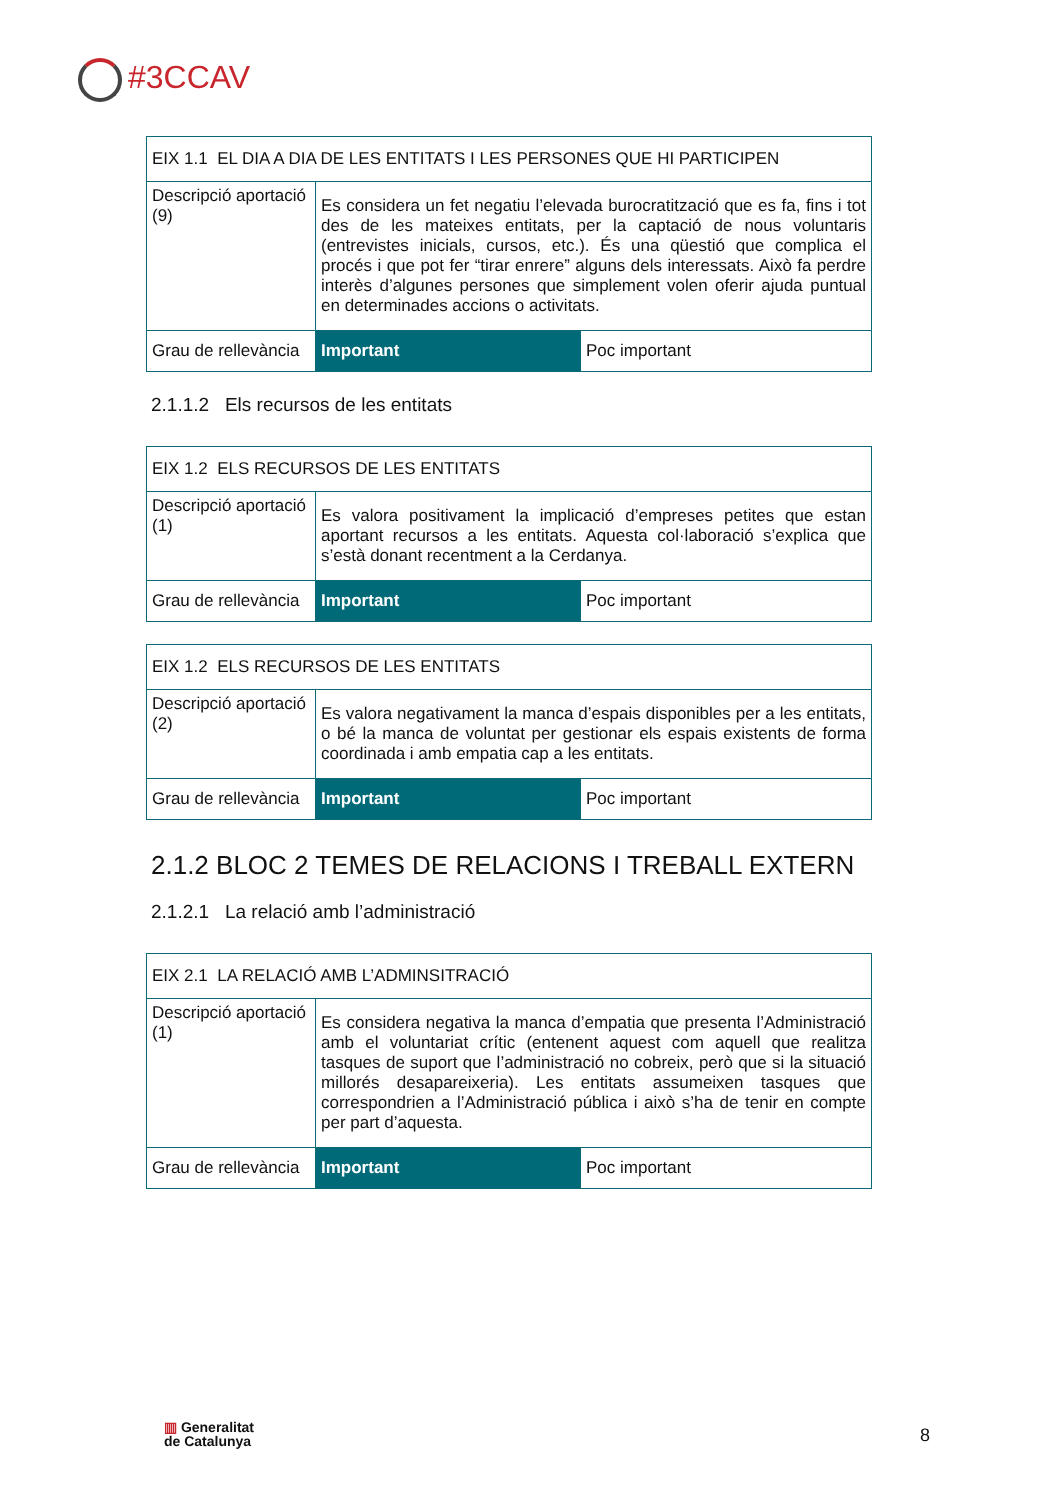#3CCAV
| EIX 1.1 EL DIA A DIA DE LES ENTITATS I LES PERSONES QUE HI PARTICIPEN | | |
| Descripció aportació (9) | Es considera un fet negatiu l’elevada burocratització que es fa, fins i tot des de les mateixes entitats, per la captació de nous voluntaris (entrevistes inicials, cursos, etc.). És una qüestió que complica el procés i que pot fer “tirar enrere” alguns dels interessats. Això fa perdre interès d’algunes persones que simplement volen oferir ajuda puntual en determinades accions o activitats. | |
| Grau de rellevància | Important | Poc important |
2.1.1.2 Els recursos de les entitats
| EIX 1.2 ELS RECURSOS DE LES ENTITATS | | |
| Descripció aportació (1) | Es valora positivament la implicació d’empreses petites que estan aportant recursos a les entitats. Aquesta col·laboració s’explica que s’està donant recentment a la Cerdanya. | |
| Grau de rellevància | Important | Poc important |
| EIX 1.2 ELS RECURSOS DE LES ENTITATS | | |
| Descripció aportació (2) | Es valora negativament la manca d’espais disponibles per a les entitats, o bé la manca de voluntat per gestionar els espais existents de forma coordinada i amb empatia cap a les entitats. | |
| Grau de rellevància | Important | Poc important |
2.1.2 BLOC 2 TEMES DE RELACIONS I TREBALL EXTERN
2.1.2.1 La relació amb l’administració
| EIX 2.1 LA RELACIÓ AMB L’ADMINSITRACIÓ | | |
| Descripció aportació (1) | Es considera negativa la manca d’empatia que presenta l’Administració amb el voluntariat crític (entenent aquest com aquell que realitza tasques de suport que l’administració no cobreix, però que si la situació millorés desapareixeria). Les entitats assumeixen tasques que correspondrien a l’Administració pública i això s’ha de tenir en compte per part d’aquesta. | |
| Grau de rellevància | Important | Poc important |
▥ Generalitat
de Catalunya
8